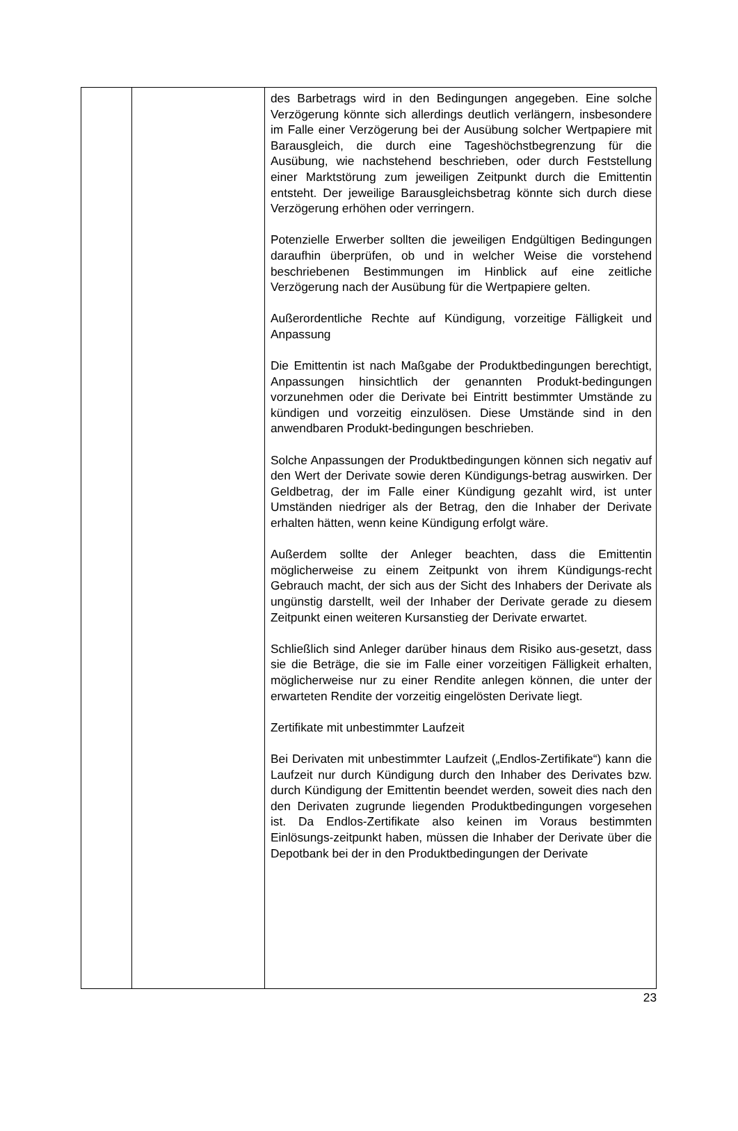| | | des Barbetrags wird in den Bedingungen angegeben. Eine solche Verzögerung könnte sich allerdings deutlich verlängern, insbesondere im Falle einer Verzögerung bei der Ausübung solcher Wertpapiere mit Barausgleich, die durch eine Tageshöchstbegrenzung für die Ausübung, wie nachstehend beschrieben, oder durch Feststellung einer Marktstörung zum jeweiligen Zeitpunkt durch die Emittentin entsteht. Der jeweilige Barausgleichsbetrag könnte sich durch diese Verzögerung erhöhen oder verringern. Potenzielle Erwerber sollten die jeweiligen Endgültigen Bedingungen daraufhin überprüfen, ob und in welcher Weise die vorstehend beschriebenen Bestimmungen im Hinblick auf eine zeitliche Verzögerung nach der Ausübung für die Wertpapiere gelten. Außerordentliche Rechte auf Kündigung, vorzeitige Fälligkeit und Anpassung Die Emittentin ist nach Maßgabe der Produktbedingungen berechtigt, Anpassungen hinsichtlich der genannten Produkt-bedingungen vorzunehmen oder die Derivate bei Eintritt bestimmter Umstände zu kündigen und vorzeitig einzulösen. Diese Umstände sind in den anwendbaren Produkt-bedingungen beschrieben. Solche Anpassungen der Produktbedingungen können sich negativ auf den Wert der Derivate sowie deren Kündigungs-betrag auswirken. Der Geldbetrag, der im Falle einer Kündigung gezahlt wird, ist unter Umständen niedriger als der Betrag, den die Inhaber der Derivate erhalten hätten, wenn keine Kündigung erfolgt wäre. Außerdem sollte der Anleger beachten, dass die Emittentin möglicherweise zu einem Zeitpunkt von ihrem Kündigungs-recht Gebrauch macht, der sich aus der Sicht des Inhabers der Derivate als ungünstig darstellt, weil der Inhaber der Derivate gerade zu diesem Zeitpunkt einen weiteren Kursanstieg der Derivate erwartet. Schließlich sind Anleger darüber hinaus dem Risiko aus-gesetzt, dass sie die Beträge, die sie im Falle einer vorzeitigen Fälligkeit erhalten, möglicherweise nur zu einer Rendite anlegen können, die unter der erwarteten Rendite der vorzeitig eingelösten Derivate liegt. Zertifikate mit unbestimmter Laufzeit Bei Derivaten mit unbestimmter Laufzeit („Endlos-Zertifikate“) kann die Laufzeit nur durch Kündigung durch den Inhaber des Derivates bzw. durch Kündigung der Emittentin beendet werden, soweit dies nach den den Derivaten zugrunde liegenden Produktbedingungen vorgesehen ist. Da Endlos-Zertifikate also keinen im Voraus bestimmten Einlösungs-zeitpunkt haben, müssen die Inhaber der Derivate über die Depotbank bei der in den Produktbedingungen der Derivate |
23